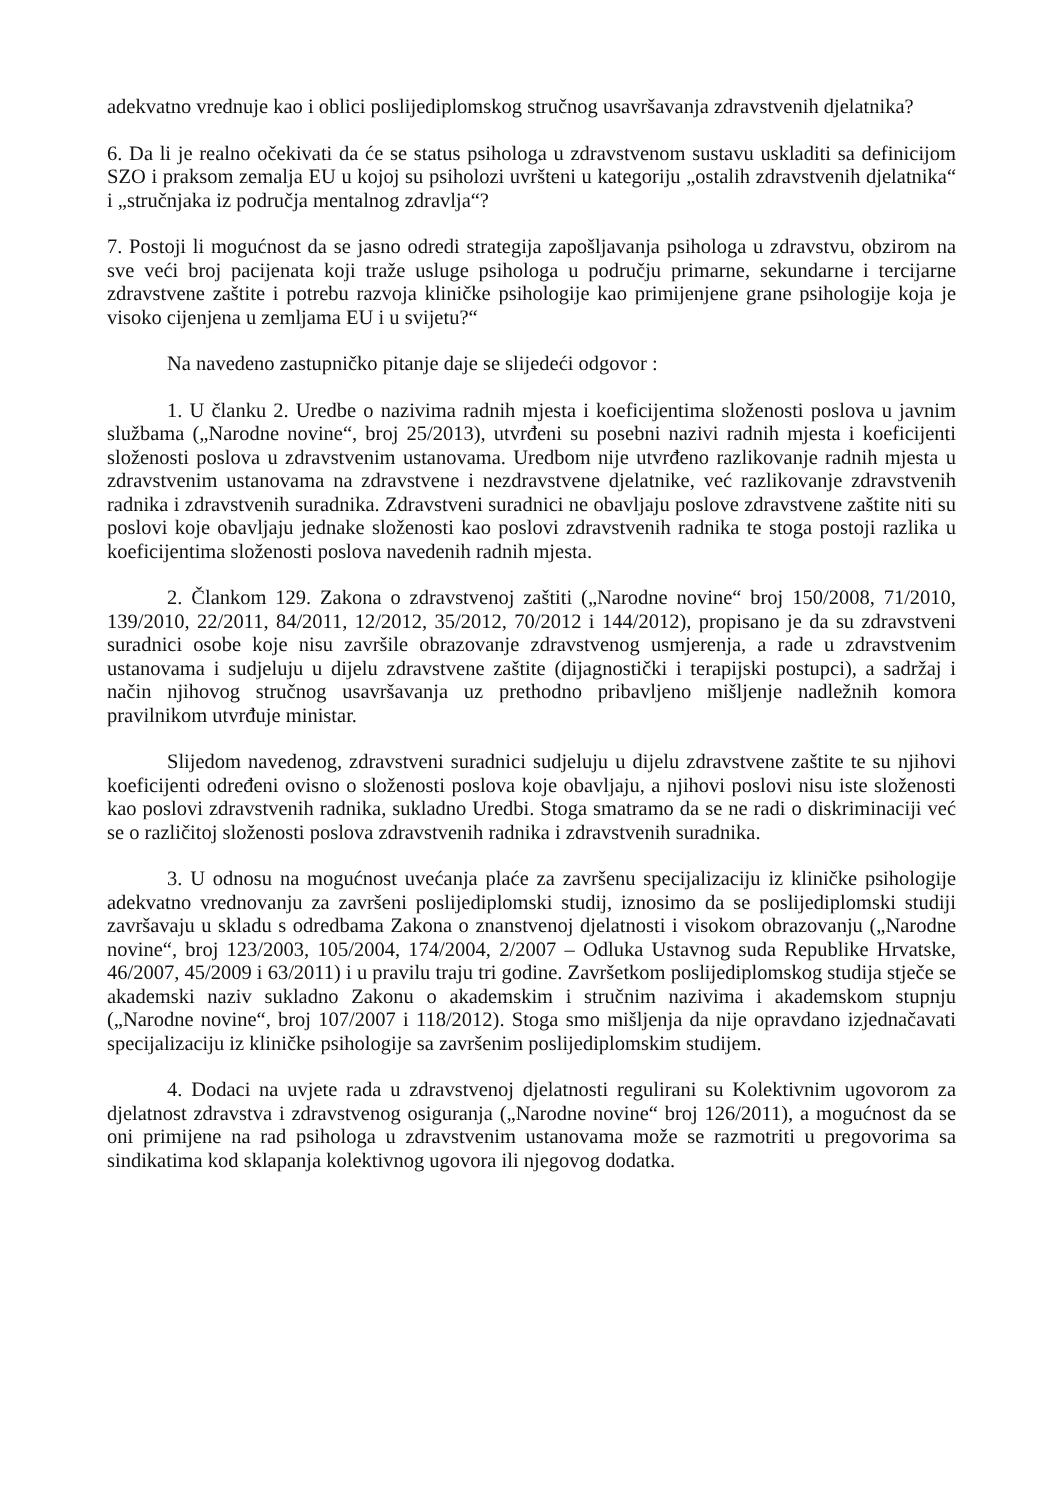adekvatno vrednuje kao i oblici poslijediplomskog stručnog usavršavanja zdravstvenih djelatnika?
6. Da li je realno očekivati da će se status psihologa u zdravstvenom sustavu uskladiti sa definicijom SZO i praksom zemalja EU u kojoj su psiholozi uvršteni u kategoriju „ostalih zdravstvenih djelatnika“ i „stručnjaka iz područja mentalnog zdravlja“?
7. Postoji li mogućnost da se jasno odredi strategija zapošljavanja psihologa u zdravstvu, obzirom na sve veći broj pacijenata koji traže usluge psihologa u području primarne, sekundarne i tercijarne zdravstvene zaštite i potrebu razvoja kliničke psihologije kao primijenjene grane psihologije koja je visoko cijenjena u zemljama EU i u svijetu?“
Na navedeno zastupničko pitanje daje se slijedeći odgovor :
1. U članku 2. Uredbe o nazivima radnih mjesta i koeficijentima složenosti poslova u javnim službama („Narodne novine“, broj 25/2013), utvrđeni su posebni nazivi radnih mjesta i koeficijenti složenosti poslova u zdravstvenim ustanovama. Uredbom nije utvrđeno razlikovanje radnih mjesta u zdravstvenim ustanovama na zdravstvene i nezdravstvene djelatnike, već razlikovanje zdravstvenih radnika i zdravstvenih suradnika. Zdravstveni suradnici ne obavljaju poslove zdravstvene zaštite niti su poslovi koje obavljaju jednake složenosti kao poslovi zdravstvenih radnika te stoga postoji razlika u koeficijentima složenosti poslova navedenih radnih mjesta.
2. Člankom 129. Zakona o zdravstvenoj zaštiti („Narodne novine“ broj 150/2008, 71/2010, 139/2010, 22/2011, 84/2011, 12/2012, 35/2012, 70/2012 i 144/2012), propisano je da su zdravstveni suradnici osobe koje nisu završile obrazovanje zdravstvenog usmjerenja, a rade u zdravstvenim ustanovama i sudjeluju u dijelu zdravstvene zaštite (dijagnostički i terapijski postupci), a sadržaj i način njihovog stručnog usavršavanja uz prethodno pribavljeno mišljenje nadležnih komora pravilnikom utvrđuje ministar.
Slijedom navedenog, zdravstveni suradnici sudjeluju u dijelu zdravstvene zaštite te su njihovi koeficijenti određeni ovisno o složenosti poslova koje obavljaju, a njihovi poslovi nisu iste složenosti kao poslovi zdravstvenih radnika, sukladno Uredbi. Stoga smatramo da se ne radi o diskriminaciji već se o različitoj složenosti poslova zdravstvenih radnika i zdravstvenih suradnika.
3. U odnosu na mogućnost uvećanja plaće za završenu specijalizaciju iz kliničke psihologije adekvatno vrednovanju za završeni poslijediplomski studij, iznosimo da se poslijediplomski studiji završavaju u skladu s odredbama Zakona o znanstvenoj djelatnosti i visokom obrazovanju („Narodne novine“, broj 123/2003, 105/2004, 174/2004, 2/2007 – Odluka Ustavnog suda Republike Hrvatske, 46/2007, 45/2009 i 63/2011) i u pravilu traju tri godine. Završetkom poslijediplomskog studija stječe se akademski naziv sukladno Zakonu o akademskim i stručnim nazivima i akademskom stupnju („Narodne novine“, broj 107/2007 i 118/2012). Stoga smo mišljenja da nije opravdano izjednačavati specijalizaciju iz kliničke psihologije sa završenim poslijediplomskim studijem.
4. Dodaci na uvjete rada u zdravstvenoj djelatnosti regulirani su Kolektivnim ugovorom za djelatnost zdravstva i zdravstvenog osiguranja („Narodne novine“ broj 126/2011), a mogućnost da se oni primijene na rad psihologa u zdravstvenim ustanovama može se razmotriti u pregovorima sa sindikatima kod sklapanja kolektivnog ugovora ili njegovog dodatka.